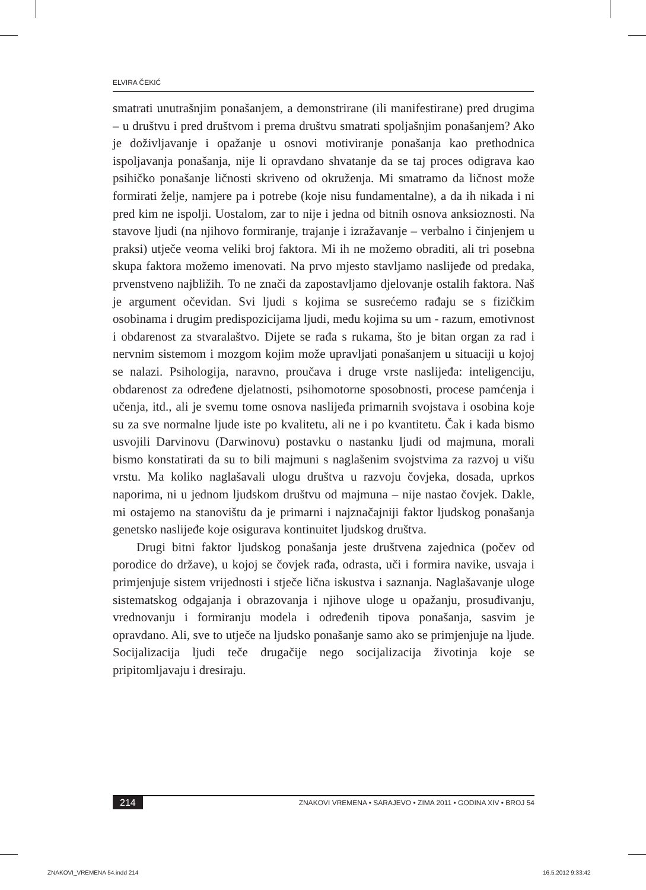ELVIRA ČEKIĆ
smatrati unutrašnjim ponašanjem, a demonstrirane (ili manifestirane) pred drugima – u društvu i pred društvom i prema društvu smatrati spoljašnjim ponašanjem? Ako je doživljavanje i opažanje u osnovi motiviranje ponašanja kao prethodnica ispoljavanja ponašanja, nije li opravdano shvatanje da se taj proces odigrava kao psihičko ponašanje ličnosti skriveno od okruženja. Mi smatramo da ličnost može formirati želje, namjere pa i potrebe (koje nisu fundamentalne), a da ih nikada i ni pred kim ne ispolji. Uostalom, zar to nije i jedna od bitnih osnova anksioznosti. Na stavove ljudi (na njihovo formiranje, trajanje i izražavanje – verbalno i činjenjem u praksi) utječe veoma veliki broj faktora. Mi ih ne možemo obraditi, ali tri posebna skupa faktora možemo imenovati. Na prvo mjesto stavljamo naslijeđe od predaka, prvenstveno najbližih. To ne znači da zapostavljamo djelovanje ostalih faktora. Naš je argument očevidan. Svi ljudi s kojima se susrećemo rađaju se s fizičkim osobinama i drugim predispozicijama ljudi, među kojima su um - razum, emotivnost i obdarenost za stvaralaštvo. Dijete se rađa s rukama, što je bitan organ za rad i nervnim sistemom i mozgom kojim može upravljati ponašanjem u situaciji u kojoj se nalazi. Psihologija, naravno, proučava i druge vrste naslijeđa: inteligenciju, obdarenost za određene djelatnosti, psihomotorne sposobnosti, procese pamćenja i učenja, itd., ali je svemu tome osnova naslijeđa primarnih svojstava i osobina koje su za sve normalne ljude iste po kvalitetu, ali ne i po kvantitetu. Čak i kada bismo usvojili Darvinovu (Darwinovu) postavku o nastanku ljudi od majmuna, morali bismo konstatirati da su to bili majmuni s naglašenim svojstvima za razvoj u višu vrstu. Ma koliko naglašavali ulogu društva u razvoju čovjeka, dosada, uprkos naporima, ni u jednom ljudskom društvu od majmuna – nije nastao čovjek. Dakle, mi ostajemo na stanovištu da je primarni i najznačajniji faktor ljudskog ponašanja genetsko naslijeđe koje osigurava kontinuitet ljudskog društva.
Drugi bitni faktor ljudskog ponašanja jeste društvena zajednica (počev od porodice do države), u kojoj se čovjek rađa, odrasta, uči i formira navike, usvaja i primjenjuje sistem vrijednosti i stječe lična iskustva i saznanja. Naglašavanje uloge sistematskog odgajanja i obrazovanja i njihove uloge u opažanju, prosuđivanju, vrednovanju i formiranju modela i određenih tipova ponašanja, sasvim je opravdano. Ali, sve to utječe na ljudsko ponašanje samo ako se primjenjuje na ljude. Socijalizacija ljudi teče drugačije nego socijalizacija životinja koje se pripitomljavaju i dresiraju.
214 ZNAKOVI VREMENA • SARAJEVO • ZIMA 2011 • GODINA XIV • BROJ 54
ZNAKOVI_VREMENA 54.indd 214 16.5.2012 9:33:42